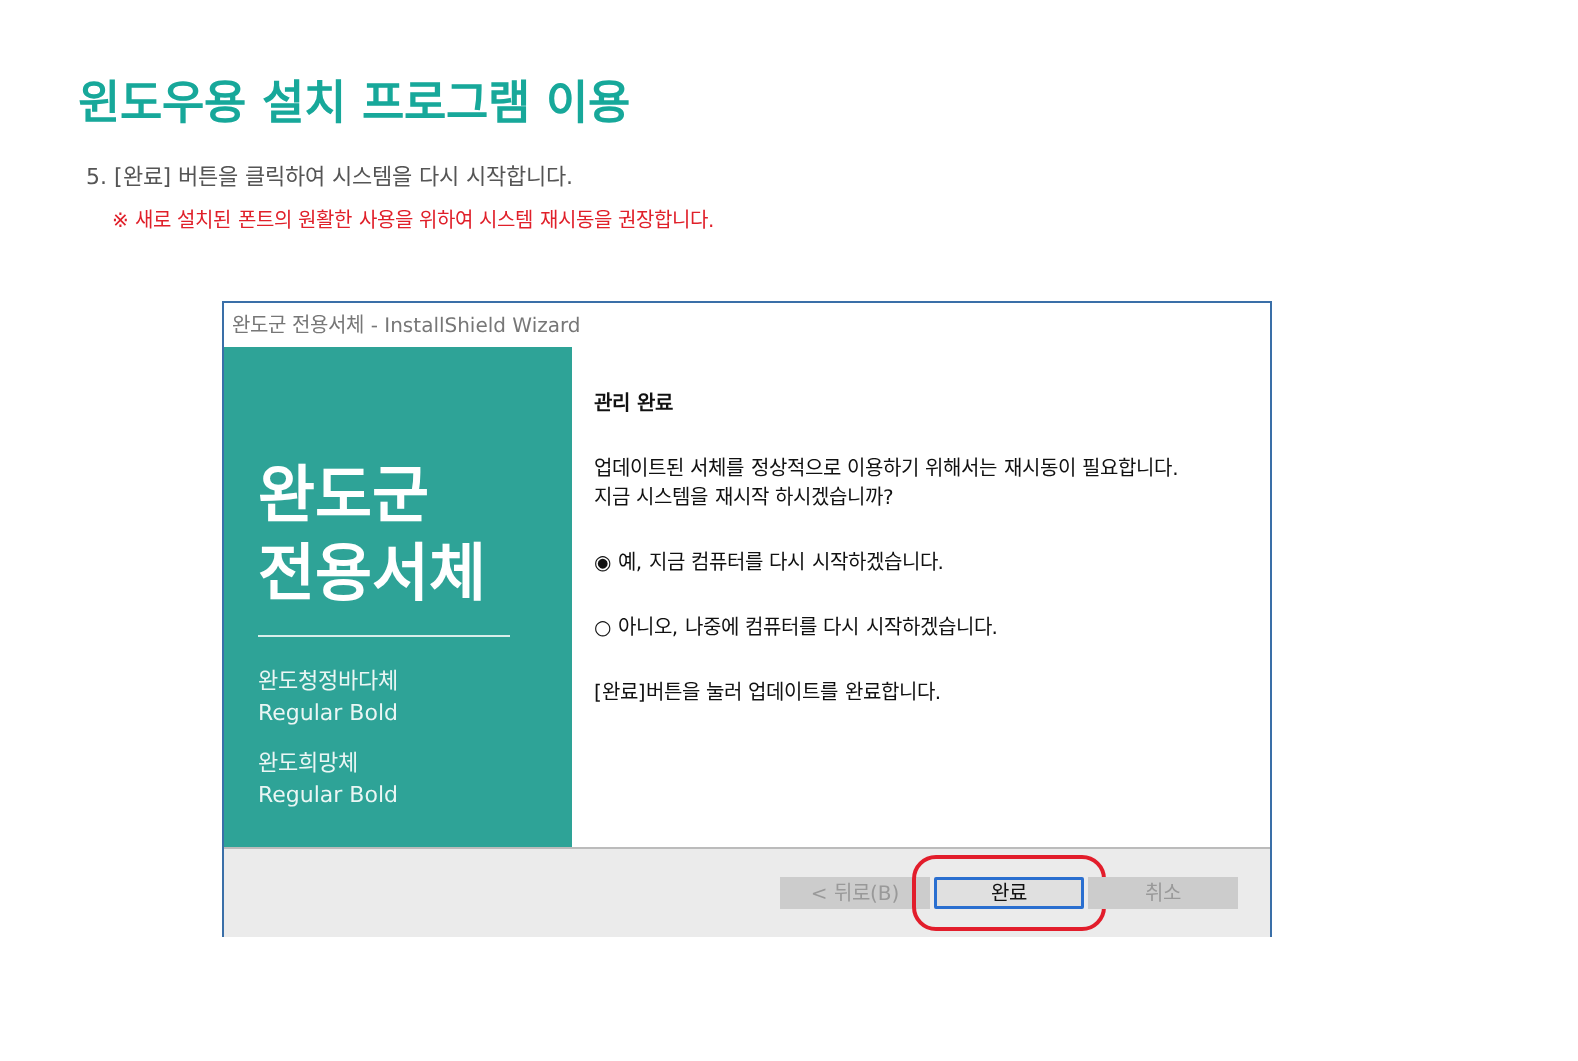윈도우용 설치 프로그램 이용
5. [완료] 버튼을 클릭하여 시스템을 다시 시작합니다.
※ 새로 설치된 폰트의 원활한 사용을 위하여 시스템 재시동을 권장합니다.
완도군 전용서체 - InstallShield Wizard
완도군
전용서체
완도청정바다체
Regular Bold
완도희망체
Regular Bold
관리 완료
업데이트된 서체를 정상적으로 이용하기 위해서는 재시동이 필요합니다.
지금 시스템을 재시작 하시겠습니까?
◉ 예, 지금 컴퓨터를 다시 시작하겠습니다.
○ 아니오, 나중에 컴퓨터를 다시 시작하겠습니다.
[완료]버튼을 눌러 업데이트를 완료합니다.
< 뒤로(B)
완료
취소